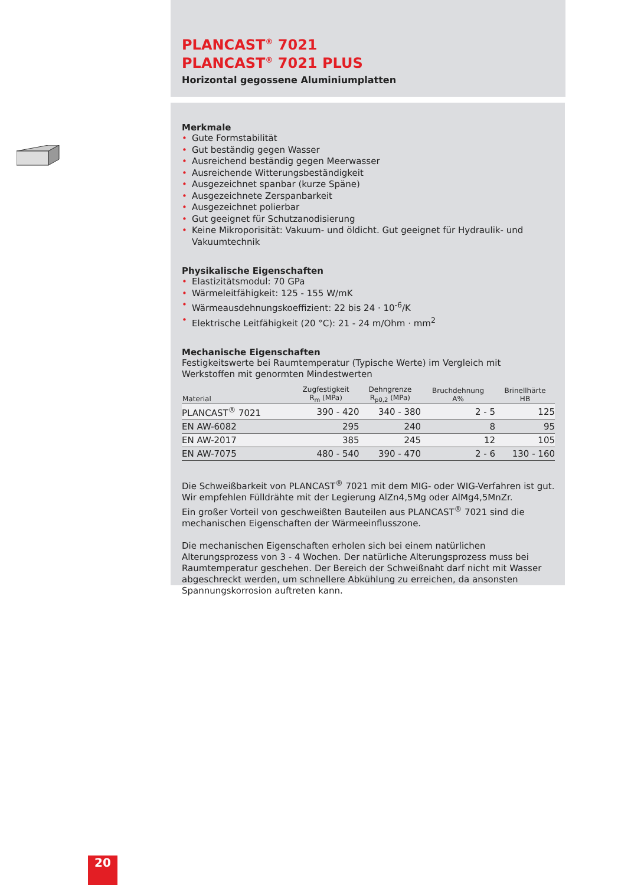PLANCAST<sup>®</sup> 7021
PLANCAST<sup>®</sup> 7021 PLUS
Horizontal gegossene Aluminiumplatten
Merkmale
• Gute Formstabilität
• Gut beständig gegen Wasser
• Ausreichend beständig gegen Meerwasser
• Ausreichende Witterungsbeständigkeit
• Ausgezeichnet spanbar (kurze Späne)
• Ausgezeichnete Zerspanbarkeit
• Ausgezeichnet polierbar
• Gut geeignet für Schutzanodisierung
• Keine Mikroporisität: Vakuum- und öldicht. Gut geeignet für Hydraulik- und Vakuumtechnik
Physikalische Eigenschaften
• Elastizitätsmodul: 70 GPa
• Wärmeleitfähigkeit: 125 - 155 W/mK
• Wärmeausdehnungskoeffizient: 22 bis 24 · 10<sup>-6</sup>/K
• Elektrische Leitfähigkeit (20 °C): 21 - 24 m/Ohm · mm<sup>2</sup>
Mechanische Eigenschaften
Festigkeitswerte bei Raumtemperatur (Typische Werte) im Vergleich mit Werkstoffen mit genormten Mindestwerten
| Material | Zugfestigkeit R<sub>m</sub> (MPa) | Dehngrenze R<sub>p0,2</sub> (MPa) | Bruchdehnung A% | Brinellhärte HB |
| --- | --- | --- | --- | --- |
| PLANCAST<sup>®</sup> 7021 | 390 - 420 | 340 - 380 | 2 - 5 | 125 |
| EN AW-6082 | 295 | 240 | 8 | 95 |
| EN AW-2017 | 385 | 245 | 12 | 105 |
| EN AW-7075 | 480 - 540 | 390 - 470 | 2 - 6 | 130 - 160 |
Die Schweißbarkeit von PLANCAST<sup>®</sup> 7021 mit dem MIG- oder WIG-Verfahren ist gut. Wir empfehlen Fülldrähte mit der Legierung AlZn4,5Mg oder AlMg4,5MnZr.
Ein großer Vorteil von geschweißten Bauteilen aus PLANCAST<sup>®</sup> 7021 sind die mechanischen Eigenschaften der Wärmeeinflusszone.
Die mechanischen Eigenschaften erholen sich bei einem natürlichen Alterungsprozess von 3 - 4 Wochen. Der natürliche Alterungsprozess muss bei Raumtemperatur geschehen. Der Bereich der Schweißnaht darf nicht mit Wasser abgeschreckt werden, um schnellere Abkühlung zu erreichen, da ansonsten Spannungskorrosion auftreten kann.
20